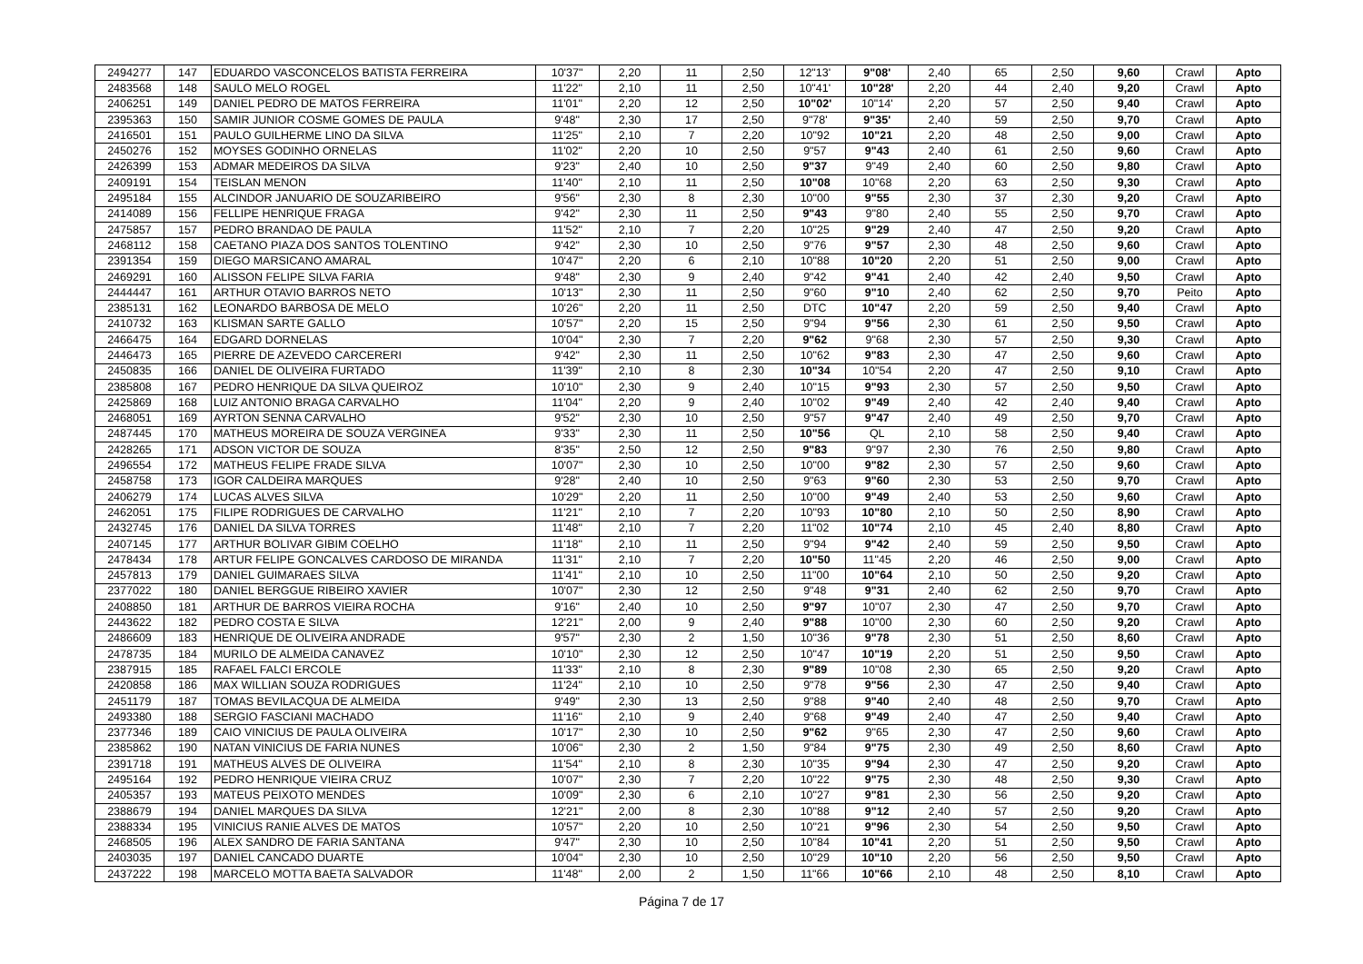| 2494277 | 147 | EDUARDO VASCONCELOS BATISTA FERREIRA | 10'37" | 2,20 | 11 | 2,50 | 12"13' | 9"08' | 2,40 | 65 | 2,50 | 9,60 | Crawl | Apto |
| 2483568 | 148 | SAULO MELO ROGEL | 11'22" | 2,10 | 11 | 2,50 | 10"41' | 10"28' | 2,20 | 44 | 2,40 | 9,20 | Crawl | Apto |
| 2406251 | 149 | DANIEL PEDRO DE MATOS FERREIRA | 11'01" | 2,20 | 12 | 2,50 | 10"02' | 10"14' | 2,20 | 57 | 2,50 | 9,40 | Crawl | Apto |
| 2395363 | 150 | SAMIR JUNIOR COSME GOMES DE PAULA | 9'48" | 2,30 | 17 | 2,50 | 9"78' | 9"35' | 2,40 | 59 | 2,50 | 9,70 | Crawl | Apto |
| 2416501 | 151 | PAULO GUILHERME LINO DA SILVA | 11'25" | 2,10 | 7 | 2,20 | 10"92 | 10"21 | 2,20 | 48 | 2,50 | 9,00 | Crawl | Apto |
| 2450276 | 152 | MOYSES GODINHO ORNELAS | 11'02" | 2,20 | 10 | 2,50 | 9"57 | 9"43 | 2,40 | 61 | 2,50 | 9,60 | Crawl | Apto |
| 2426399 | 153 | ADMAR MEDEIROS DA SILVA | 9'23" | 2,40 | 10 | 2,50 | 9"37 | 9"49 | 2,40 | 60 | 2,50 | 9,80 | Crawl | Apto |
| 2409191 | 154 | TEISLAN MENON | 11'40" | 2,10 | 11 | 2,50 | 10"08 | 10"68 | 2,20 | 63 | 2,50 | 9,30 | Crawl | Apto |
| 2495184 | 155 | ALCINDOR JANUARIO DE SOUZARIBEIRO | 9'56" | 2,30 | 8 | 2,30 | 10"00 | 9"55 | 2,30 | 37 | 2,30 | 9,20 | Crawl | Apto |
| 2414089 | 156 | FELLIPE HENRIQUE FRAGA | 9'42" | 2,30 | 11 | 2,50 | 9"43 | 9"80 | 2,40 | 55 | 2,50 | 9,70 | Crawl | Apto |
| 2475857 | 157 | PEDRO BRANDAO DE PAULA | 11'52" | 2,10 | 7 | 2,20 | 10"25 | 9"29 | 2,40 | 47 | 2,50 | 9,20 | Crawl | Apto |
| 2468112 | 158 | CAETANO PIAZA DOS SANTOS TOLENTINO | 9'42" | 2,30 | 10 | 2,50 | 9"76 | 9"57 | 2,30 | 48 | 2,50 | 9,60 | Crawl | Apto |
| 2391354 | 159 | DIEGO MARSICANO AMARAL | 10'47" | 2,20 | 6 | 2,10 | 10"88 | 10"20 | 2,20 | 51 | 2,50 | 9,00 | Crawl | Apto |
| 2469291 | 160 | ALISSON FELIPE SILVA FARIA | 9'48" | 2,30 | 9 | 2,40 | 9"42 | 9"41 | 2,40 | 42 | 2,40 | 9,50 | Crawl | Apto |
| 2444447 | 161 | ARTHUR OTAVIO BARROS NETO | 10'13" | 2,30 | 11 | 2,50 | 9"60 | 9"10 | 2,40 | 62 | 2,50 | 9,70 | Peito | Apto |
| 2385131 | 162 | LEONARDO BARBOSA DE MELO | 10'26" | 2,20 | 11 | 2,50 | DTC | 10"47 | 2,20 | 59 | 2,50 | 9,40 | Crawl | Apto |
| 2410732 | 163 | KLISMAN SARTE GALLO | 10'57" | 2,20 | 15 | 2,50 | 9"94 | 9"56 | 2,30 | 61 | 2,50 | 9,50 | Crawl | Apto |
| 2466475 | 164 | EDGARD DORNELAS | 10'04" | 2,30 | 7 | 2,20 | 9"62 | 9"68 | 2,30 | 57 | 2,50 | 9,30 | Crawl | Apto |
| 2446473 | 165 | PIERRE DE AZEVEDO CARCERERI | 9'42" | 2,30 | 11 | 2,50 | 10"62 | 9"83 | 2,30 | 47 | 2,50 | 9,60 | Crawl | Apto |
| 2450835 | 166 | DANIEL DE OLIVEIRA FURTADO | 11'39" | 2,10 | 8 | 2,30 | 10"34 | 10"54 | 2,20 | 47 | 2,50 | 9,10 | Crawl | Apto |
| 2385808 | 167 | PEDRO HENRIQUE DA SILVA QUEIROZ | 10'10" | 2,30 | 9 | 2,40 | 10"15 | 9"93 | 2,30 | 57 | 2,50 | 9,50 | Crawl | Apto |
| 2425869 | 168 | LUIZ ANTONIO BRAGA CARVALHO | 11'04" | 2,20 | 9 | 2,40 | 10"02 | 9"49 | 2,40 | 42 | 2,40 | 9,40 | Crawl | Apto |
| 2468051 | 169 | AYRTON SENNA CARVALHO | 9'52" | 2,30 | 10 | 2,50 | 9"57 | 9"47 | 2,40 | 49 | 2,50 | 9,70 | Crawl | Apto |
| 2487445 | 170 | MATHEUS MOREIRA DE SOUZA VERGINEA | 9'33" | 2,30 | 11 | 2,50 | 10"56 | QL | 2,10 | 58 | 2,50 | 9,40 | Crawl | Apto |
| 2428265 | 171 | ADSON VICTOR DE SOUZA | 8'35" | 2,50 | 12 | 2,50 | 9"83 | 9"97 | 2,30 | 76 | 2,50 | 9,80 | Crawl | Apto |
| 2496554 | 172 | MATHEUS FELIPE FRADE SILVA | 10'07" | 2,30 | 10 | 2,50 | 10"00 | 9"82 | 2,30 | 57 | 2,50 | 9,60 | Crawl | Apto |
| 2458758 | 173 | IGOR CALDEIRA MARQUES | 9'28" | 2,40 | 10 | 2,50 | 9"63 | 9"60 | 2,30 | 53 | 2,50 | 9,70 | Crawl | Apto |
| 2406279 | 174 | LUCAS ALVES SILVA | 10'29" | 2,20 | 11 | 2,50 | 10"00 | 9"49 | 2,40 | 53 | 2,50 | 9,60 | Crawl | Apto |
| 2462051 | 175 | FILIPE RODRIGUES DE CARVALHO | 11'21" | 2,10 | 7 | 2,20 | 10"93 | 10"80 | 2,10 | 50 | 2,50 | 8,90 | Crawl | Apto |
| 2432745 | 176 | DANIEL DA SILVA TORRES | 11'48" | 2,10 | 7 | 2,20 | 11"02 | 10"74 | 2,10 | 45 | 2,40 | 8,80 | Crawl | Apto |
| 2407145 | 177 | ARTHUR BOLIVAR GIBIM COELHO | 11'18" | 2,10 | 11 | 2,50 | 9"94 | 9"42 | 2,40 | 59 | 2,50 | 9,50 | Crawl | Apto |
| 2478434 | 178 | ARTUR FELIPE GONCALVES CARDOSO DE MIRANDA | 11'31" | 2,10 | 7 | 2,20 | 10"50 | 11"45 | 2,20 | 46 | 2,50 | 9,00 | Crawl | Apto |
| 2457813 | 179 | DANIEL GUIMARAES SILVA | 11'41" | 2,10 | 10 | 2,50 | 11"00 | 10"64 | 2,10 | 50 | 2,50 | 9,20 | Crawl | Apto |
| 2377022 | 180 | DANIEL BERGGUE RIBEIRO XAVIER | 10'07" | 2,30 | 12 | 2,50 | 9"48 | 9"31 | 2,40 | 62 | 2,50 | 9,70 | Crawl | Apto |
| 2408850 | 181 | ARTHUR DE BARROS VIEIRA ROCHA | 9'16" | 2,40 | 10 | 2,50 | 9"97 | 10"07 | 2,30 | 47 | 2,50 | 9,70 | Crawl | Apto |
| 2443622 | 182 | PEDRO COSTA E SILVA | 12'21" | 2,00 | 9 | 2,40 | 9"88 | 10"00 | 2,30 | 60 | 2,50 | 9,20 | Crawl | Apto |
| 2486609 | 183 | HENRIQUE DE OLIVEIRA ANDRADE | 9'57" | 2,30 | 2 | 1,50 | 10"36 | 9"78 | 2,30 | 51 | 2,50 | 8,60 | Crawl | Apto |
| 2478735 | 184 | MURILO DE ALMEIDA CANAVEZ | 10'10" | 2,30 | 12 | 2,50 | 10"47 | 10"19 | 2,20 | 51 | 2,50 | 9,50 | Crawl | Apto |
| 2387915 | 185 | RAFAEL FALCI ERCOLE | 11'33" | 2,10 | 8 | 2,30 | 9"89 | 10"08 | 2,30 | 65 | 2,50 | 9,20 | Crawl | Apto |
| 2420858 | 186 | MAX WILLIAN SOUZA RODRIGUES | 11'24" | 2,10 | 10 | 2,50 | 9"78 | 9"56 | 2,30 | 47 | 2,50 | 9,40 | Crawl | Apto |
| 2451179 | 187 | TOMAS BEVILACQUA DE ALMEIDA | 9'49" | 2,30 | 13 | 2,50 | 9"88 | 9"40 | 2,40 | 48 | 2,50 | 9,70 | Crawl | Apto |
| 2493380 | 188 | SERGIO FASCIANI MACHADO | 11'16" | 2,10 | 9 | 2,40 | 9"68 | 9"49 | 2,40 | 47 | 2,50 | 9,40 | Crawl | Apto |
| 2377346 | 189 | CAIO VINICIUS DE PAULA OLIVEIRA | 10'17" | 2,30 | 10 | 2,50 | 9"62 | 9"65 | 2,30 | 47 | 2,50 | 9,60 | Crawl | Apto |
| 2385862 | 190 | NATAN VINICIUS DE FARIA NUNES | 10'06" | 2,30 | 2 | 1,50 | 9"84 | 9"75 | 2,30 | 49 | 2,50 | 8,60 | Crawl | Apto |
| 2391718 | 191 | MATHEUS ALVES DE OLIVEIRA | 11'54" | 2,10 | 8 | 2,30 | 10"35 | 9"94 | 2,30 | 47 | 2,50 | 9,20 | Crawl | Apto |
| 2495164 | 192 | PEDRO HENRIQUE VIEIRA CRUZ | 10'07" | 2,30 | 7 | 2,20 | 10"22 | 9"75 | 2,30 | 48 | 2,50 | 9,30 | Crawl | Apto |
| 2405357 | 193 | MATEUS PEIXOTO MENDES | 10'09" | 2,30 | 6 | 2,10 | 10"27 | 9"81 | 2,30 | 56 | 2,50 | 9,20 | Crawl | Apto |
| 2388679 | 194 | DANIEL MARQUES DA SILVA | 12'21" | 2,00 | 8 | 2,30 | 10"88 | 9"12 | 2,40 | 57 | 2,50 | 9,20 | Crawl | Apto |
| 2388334 | 195 | VINICIUS RANIE ALVES DE MATOS | 10'57" | 2,20 | 10 | 2,50 | 10"21 | 9"96 | 2,30 | 54 | 2,50 | 9,50 | Crawl | Apto |
| 2468505 | 196 | ALEX SANDRO DE FARIA SANTANA | 9'47" | 2,30 | 10 | 2,50 | 10"84 | 10"41 | 2,20 | 51 | 2,50 | 9,50 | Crawl | Apto |
| 2403035 | 197 | DANIEL CANCADO DUARTE | 10'04" | 2,30 | 10 | 2,50 | 10"29 | 10"10 | 2,20 | 56 | 2,50 | 9,50 | Crawl | Apto |
| 2437222 | 198 | MARCELO MOTTA BAETA SALVADOR | 11'48" | 2,00 | 2 | 1,50 | 11"66 | 10"66 | 2,10 | 48 | 2,50 | 8,10 | Crawl | Apto |
Página 7 de 17